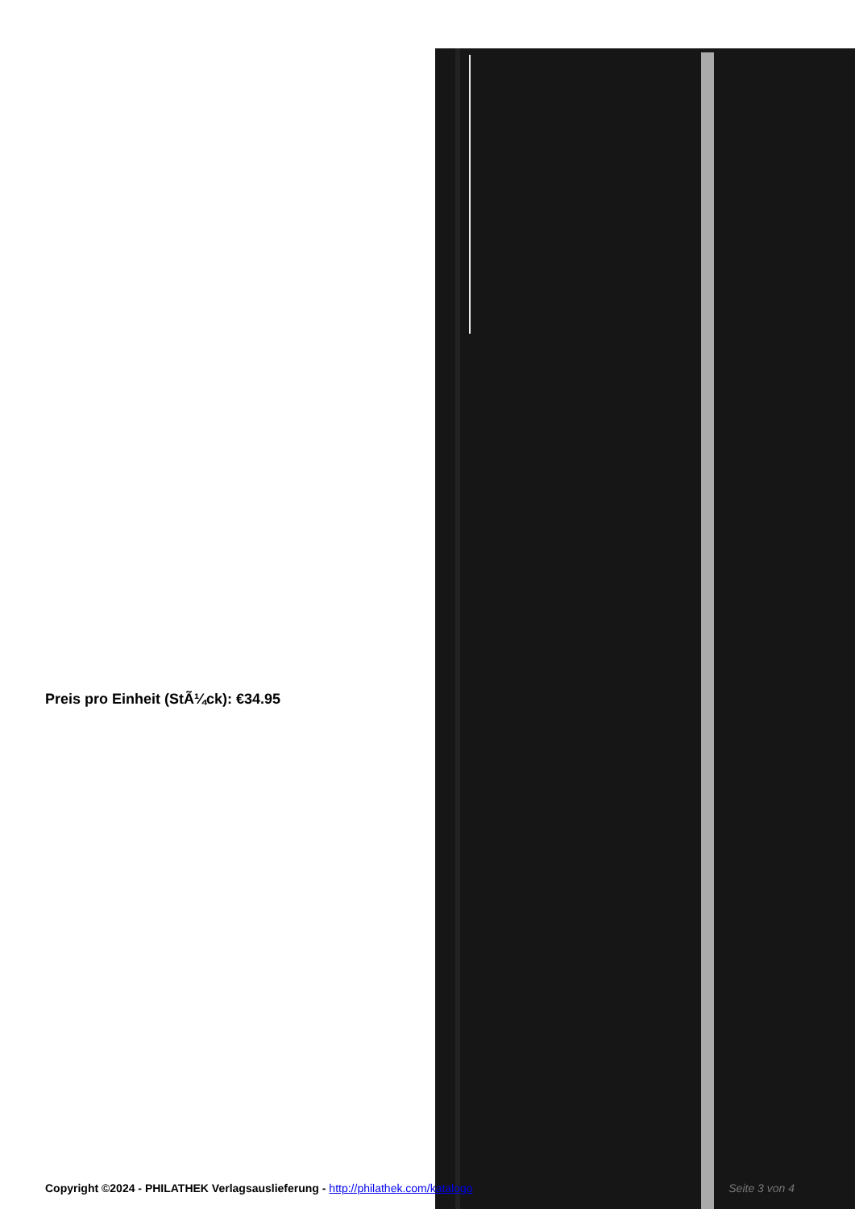Preis pro Einheit (StÃ¼ck): €34.95
Copyright ©2024 - PHILATHEK Verlagsauslieferung - http://philathek.com/katalogo Seite 3 von 4